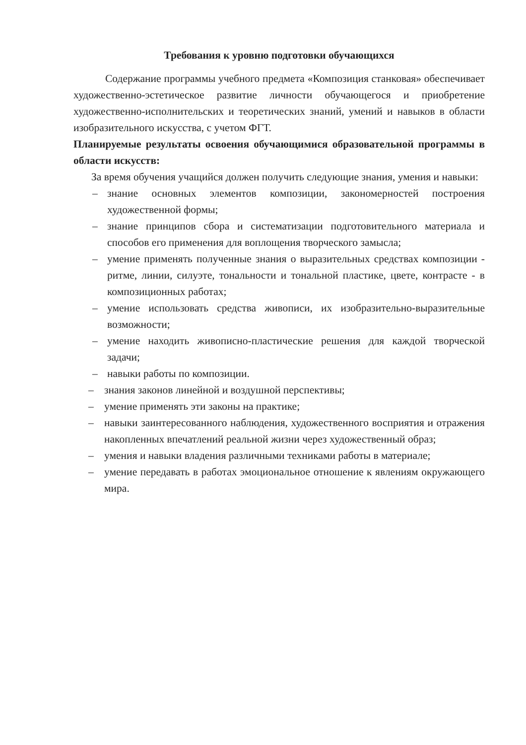Требования к уровню подготовки обучающихся
Содержание программы учебного предмета «Композиция станковая» обеспечивает художественно-эстетическое развитие личности обучающегося и приобретение художественно-исполнительских и теоретических знаний, умений и навыков в области изобразительного искусства, с учетом ФГТ.
Планируемые результаты освоения обучающимися образовательной программы в области искусств:
За время обучения учащийся должен получить следующие знания, умения и навыки:
– знание основных элементов композиции, закономерностей построения художественной формы;
– знание принципов сбора и систематизации подготовительного материала и способов его применения для воплощения творческого замысла;
– умение применять полученные знания о выразительных средствах композиции - ритме, линии, силуэте, тональности и тональной пластике, цвете, контрасте - в композиционных работах;
– умение использовать средства живописи, их изобразительно-выразительные возможности;
– умение находить живописно-пластические решения для каждой творческой задачи;
– навыки работы по композиции.
– знания законов линейной и воздушной перспективы;
– умение применять эти законы на практике;
– навыки заинтересованного наблюдения, художественного восприятия и отражения накопленных впечатлений реальной жизни через художественный образ;
– умения и навыки владения различными техниками работы в материале;
– умение передавать в работах эмоциональное отношение к явлениям окружающего мира.